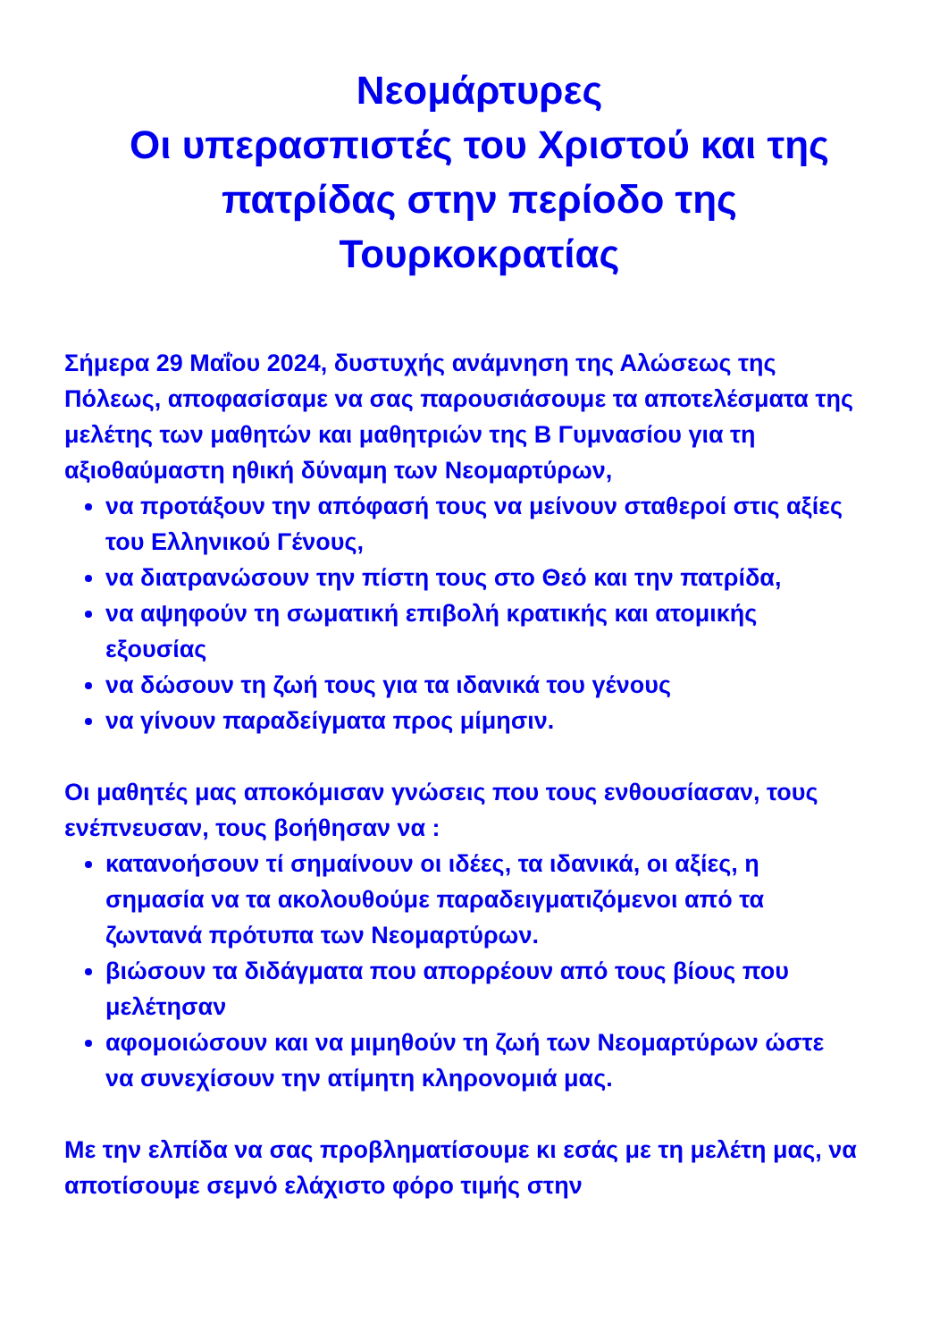Νεομάρτυρες
Οι υπερασπιστές του Χριστού και της πατρίδας στην περίοδο της Τουρκοκρατίας
Σήμερα 29 Μαΐου 2024, δυστυχής ανάμνηση της Αλώσεως της Πόλεως, αποφασίσαμε να σας παρουσιάσουμε τα αποτελέσματα της μελέτης των μαθητών και μαθητριών της Β Γυμνασίου για τη αξιοθαύμαστη ηθική δύναμη των Νεομαρτύρων,
να προτάξουν την απόφασή τους να μείνουν σταθεροί στις αξίες του Ελληνικού Γένους,
να διατρανώσουν την πίστη τους στο Θεό και την πατρίδα,
να αψηφούν τη σωματική επιβολή κρατικής και ατομικής εξουσίας
να δώσουν τη ζωή τους για τα ιδανικά του γένους
να γίνουν παραδείγματα προς μίμησιν.
Οι μαθητές μας αποκόμισαν γνώσεις που τους ενθουσίασαν, τους ενέπνευσαν, τους βοήθησαν να :
κατανοήσουν τί σημαίνουν οι ιδέες, τα ιδανικά, οι αξίες, η σημασία να τα ακολουθούμε παραδειγματιζόμενοι από τα ζωντανά πρότυπα των Νεομαρτύρων.
βιώσουν τα διδάγματα που απορρέουν από τους βίους που μελέτησαν
αφομοιώσουν και να μιμηθούν τη ζωή των Νεομαρτύρων ώστε να συνεχίσουν την ατίμητη κληρονομιά μας.
Με την ελπίδα να σας προβληματίσουμε κι εσάς με τη μελέτη μας, να αποτίσουμε σεμνό ελάχιστο φόρο τιμής στην